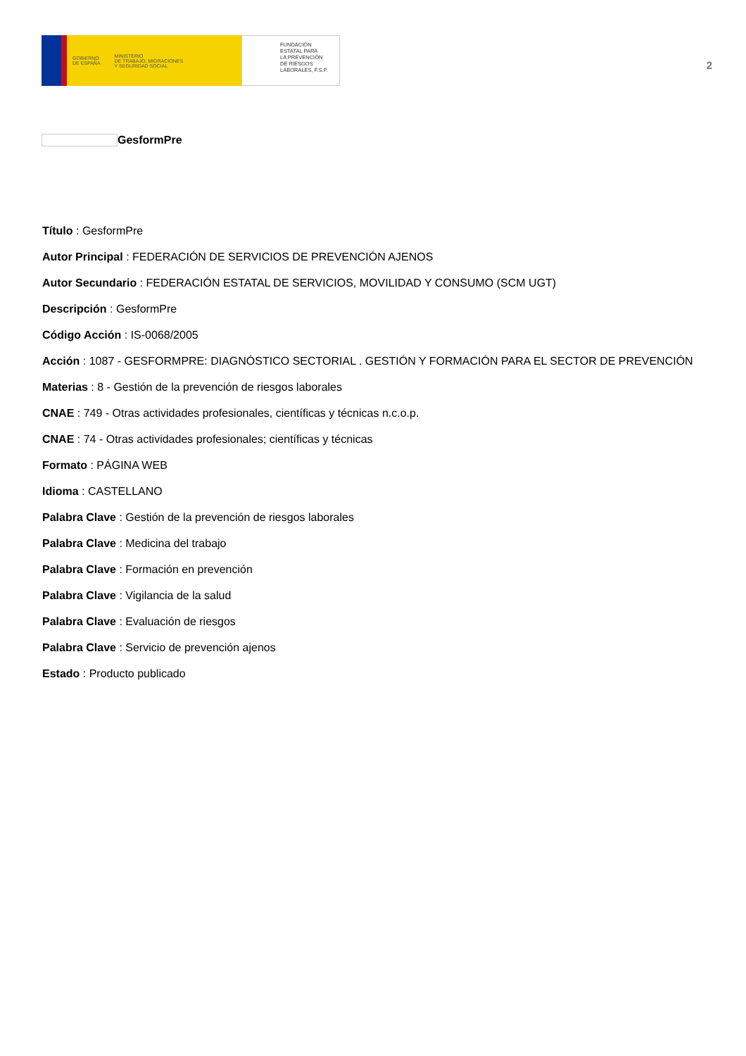GOBIERNO
DE ESPAÑA MINISTERIO
DE TRABAJO, MIGRACIONES
Y SEGURIDAD SOCIAL
FUNDACIÓN
ESTATAL PARA
LA PREVENCIÓN
DE RIESGOS
LABORALES, F.S.P.
2
GesformPre
Título : GesformPre
Autor Principal : FEDERACIÓN DE SERVICIOS DE PREVENCIÓN AJENOS
Autor Secundario : FEDERACIÓN ESTATAL DE SERVICIOS, MOVILIDAD Y CONSUMO (SCM UGT)
Descripción : GesformPre
Código Acción : IS-0068/2005
Acción : 1087 - GESFORMPRE: DIAGNÓSTICO SECTORIAL . GESTIÓN Y FORMACIÓN PARA EL SECTOR DE PREVENCIÓN
Materias : 8 - Gestión de la prevención de riesgos laborales
CNAE : 749 - Otras actividades profesionales, científicas y técnicas n.c.o.p.
CNAE : 74 - Otras actividades profesionales; científicas y técnicas
Formato : PÁGINA WEB
Idioma : CASTELLANO
Palabra Clave : Gestión de la prevención de riesgos laborales
Palabra Clave : Medicina del trabajo
Palabra Clave : Formación en prevención
Palabra Clave : Vigilancia de la salud
Palabra Clave : Evaluación de riesgos
Palabra Clave : Servicio de prevención ajenos
Estado : Producto publicado